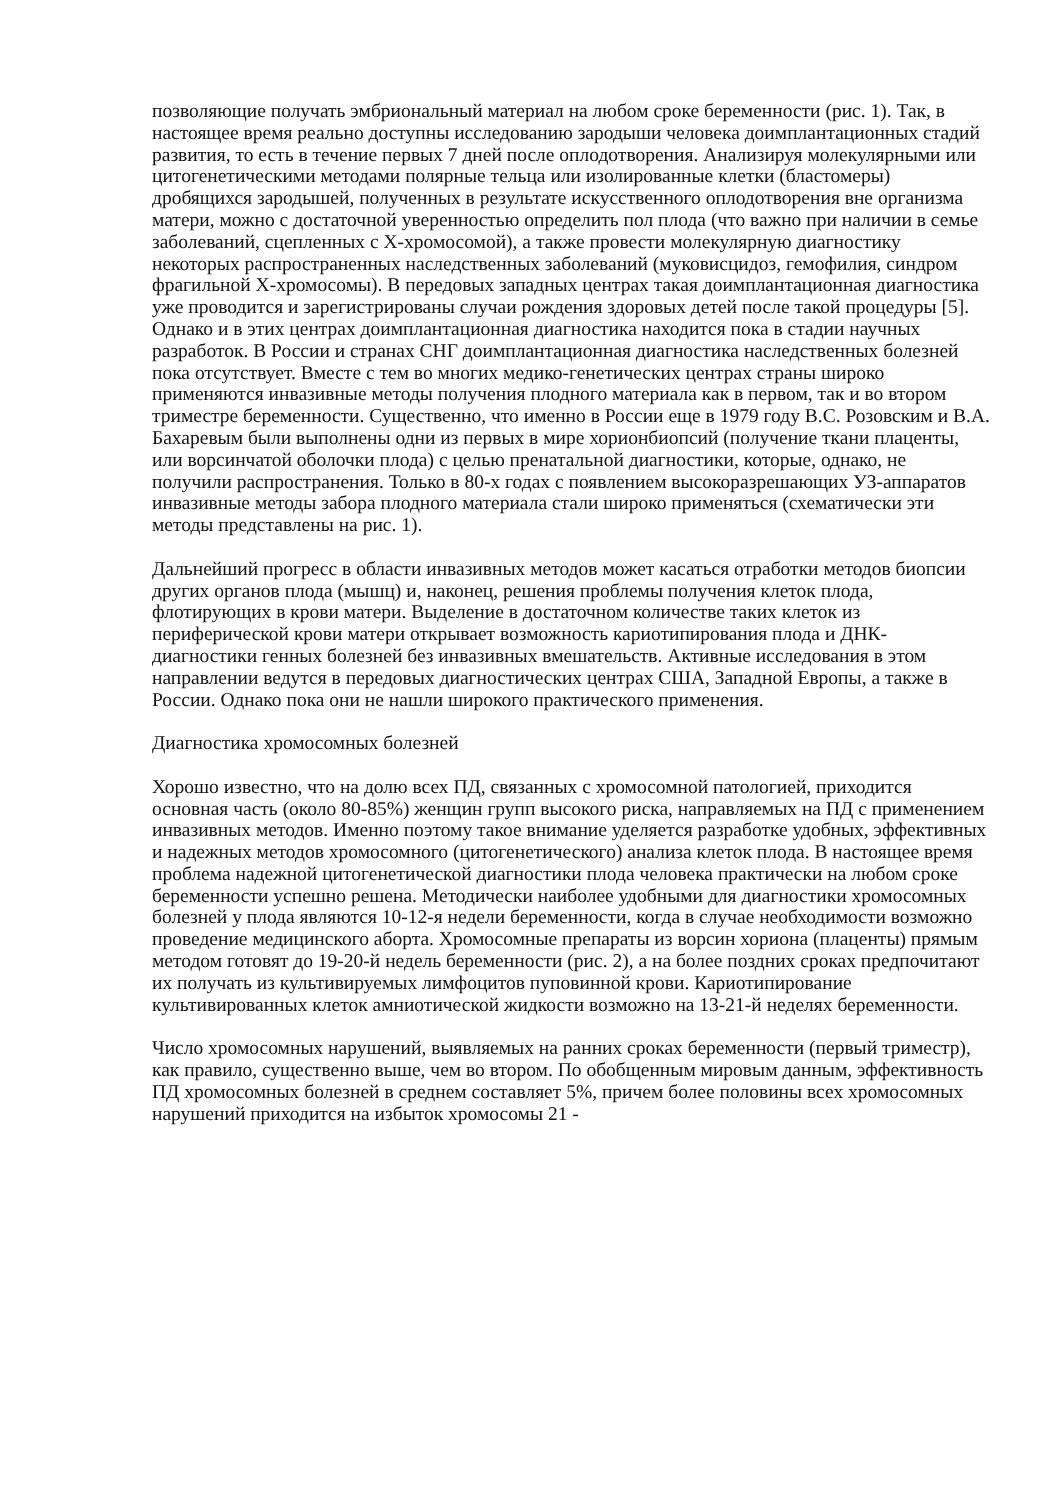позволяющие получать эмбриональный материал на любом сроке беременности (рис. 1). Так, в настоящее время реально доступны исследованию зародыши человека доимплантационных стадий развития, то есть в течение первых 7 дней после оплодотворения. Анализируя молекулярными или цитогенетическими методами полярные тельца или изолированные клетки (бластомеры) дробящихся зародышей, полученных в результате искусственного оплодотворения вне организма матери, можно с достаточной уверенностью определить пол плода (что важно при наличии в семье заболеваний, сцепленных с X-хромосомой), а также провести молекулярную диагностику некоторых распространенных наследственных заболеваний (муковисцидоз, гемофилия, синдром фрагильной X-хромосомы). В передовых западных центрах такая доимплантационная диагностика уже проводится и зарегистрированы случаи рождения здоровых детей после такой процедуры [5]. Однако и в этих центрах доимплантационная диагностика находится пока в стадии научных разработок. В России и странах СНГ доимплантационная диагностика наследственных болезней пока отсутствует. Вместе с тем во многих медико-генетических центрах страны широко применяются инвазивные методы получения плодного материала как в первом, так и во втором триместре беременности. Существенно, что именно в России еще в 1979 году В.С. Розовским и В.А. Бахаревым были выполнены одни из первых в мире хорионбиопсий (получение ткани плаценты, или ворсинчатой оболочки плода) с целью пренатальной диагностики, которые, однако, не получили распространения. Только в 80-х годах с появлением высокоразрешающих УЗ-аппаратов инвазивные методы забора плодного материала стали широко применяться (схематически эти методы представлены на рис. 1).
Дальнейший прогресс в области инвазивных методов может касаться отработки методов биопсии других органов плода (мышц) и, наконец, решения проблемы получения клеток плода, флотирующих в крови матери. Выделение в достаточном количестве таких клеток из периферической крови матери открывает возможность кариотипирования плода и ДНК-диагностики генных болезней без инвазивных вмешательств. Активные исследования в этом направлении ведутся в передовых диагностических центрах США, Западной Европы, а также в России. Однако пока они не нашли широкого практического применения.
Диагностика хромосомных болезней
Хорошо известно, что на долю всех ПД, связанных с хромосомной патологией, приходится основная часть (около 80-85%) женщин групп высокого риска, направляемых на ПД с применением инвазивных методов. Именно поэтому такое внимание уделяется разработке удобных, эффективных и надежных методов хромосомного (цитогенетического) анализа клеток плода. В настоящее время проблема надежной цитогенетической диагностики плода человека практически на любом сроке беременности успешно решена. Методически наиболее удобными для диагностики хромосомных болезней у плода являются 10-12-я недели беременности, когда в случае необходимости возможно проведение медицинского аборта. Хромосомные препараты из ворсин хориона (плаценты) прямым методом готовят до 19-20-й недель беременности (рис. 2), а на более поздних сроках предпочитают их получать из культивируемых лимфоцитов пуповинной крови. Кариотипирование культивированных клеток амниотической жидкости возможно на 13-21-й неделях беременности.
Число хромосомных нарушений, выявляемых на ранних сроках беременности (первый триместр), как правило, существенно выше, чем во втором. По обобщенным мировым данным, эффективность ПД хромосомных болезней в среднем составляет 5%, причем более половины всех хромосомных нарушений приходится на избыток хромосомы 21 -